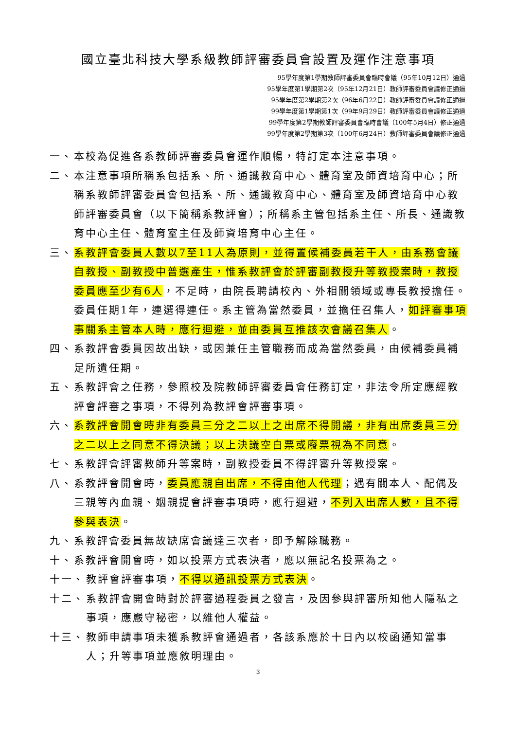國立臺北科技大學系級教師評審委員會設置及運作注意事項
95學年度第1學期教師評審委員會臨時會議（95年10月12日）通過
95學年度第1學期第2次（95年12月21日）教師評審委員會議修正通過
95學年度第2學期第2次（96年6月22日）教師評審委員會議修正通過
99學年度第1學期第1次（99年9月29日）教師評審委員會議修正通過
99學年度第2學期教師評審委員會臨時會議（100年5月4日）修正通過
99學年度第2學期第3次（100年6月24日）教師評審委員會議修正通過
一、 本校為促進各系教師評審委員會運作順暢，特訂定本注意事項。
二、 本注意事項所稱系包括系、所、通識教育中心、體育室及師資培育中心；所稱系教師評審委員會包括系、所、通識教育中心、體育室及師資培育中心教師評審委員會（以下簡稱系教評會）；所稱系主管包括系主任、所長、通識教育中心主任、體育室主任及師資培育中心主任。
三、 系教評會委員人數以7至11人為原則，並得置候補委員若干人，由系務會議自教授、副教授中普選產生，惟系教評會於評審副教授升等教授案時，教授委員應至少有6人，不足時，由院長聘請校內、外相關領域或專長教授擔任。委員任期1年，連選得連任。系主管為當然委員，並擔任召集人，如評審事項事關系主管本人時，應行迴避，並由委員互推該次會議召集人。
四、 系教評會委員因故出缺，或因兼任主管職務而成為當然委員，由候補委員補足所遺任期。
五、 系教評會之任務，參照校及院教師評審委員會任務訂定，非法令所定應經教評會評審之事項，不得列為教評會評審事項。
六、 系教評會開會時非有委員三分之二以上之出席不得開議，非有出席委員三分之二以上之同意不得決議；以上決議空白票或廢票視為不同意。
七、 系教評會評審教師升等案時，副教授委員不得評審升等教授案。
八、 系教評會開會時，委員應親自出席，不得由他人代理；遇有關本人、配偶及三親等內血親、姻親提會評審事項時，應行迴避，不列入出席人數，且不得參與表決。
九、 系教評會委員無故缺席會議達三次者，即予解除職務。
十、 系教評會開會時，如以投票方式表決者，應以無記名投票為之。
十一、 教評會評審事項，不得以通訊投票方式表決。
十二、 系教評會開會時對於評審過程委員之發言，及因參與評審所知他人隱私之事項，應嚴守秘密，以維他人權益。
十三、 教師申請事項未獲系教評會通過者，各該系應於十日內以校函通知當事人；升等事項並應敘明理由。
3